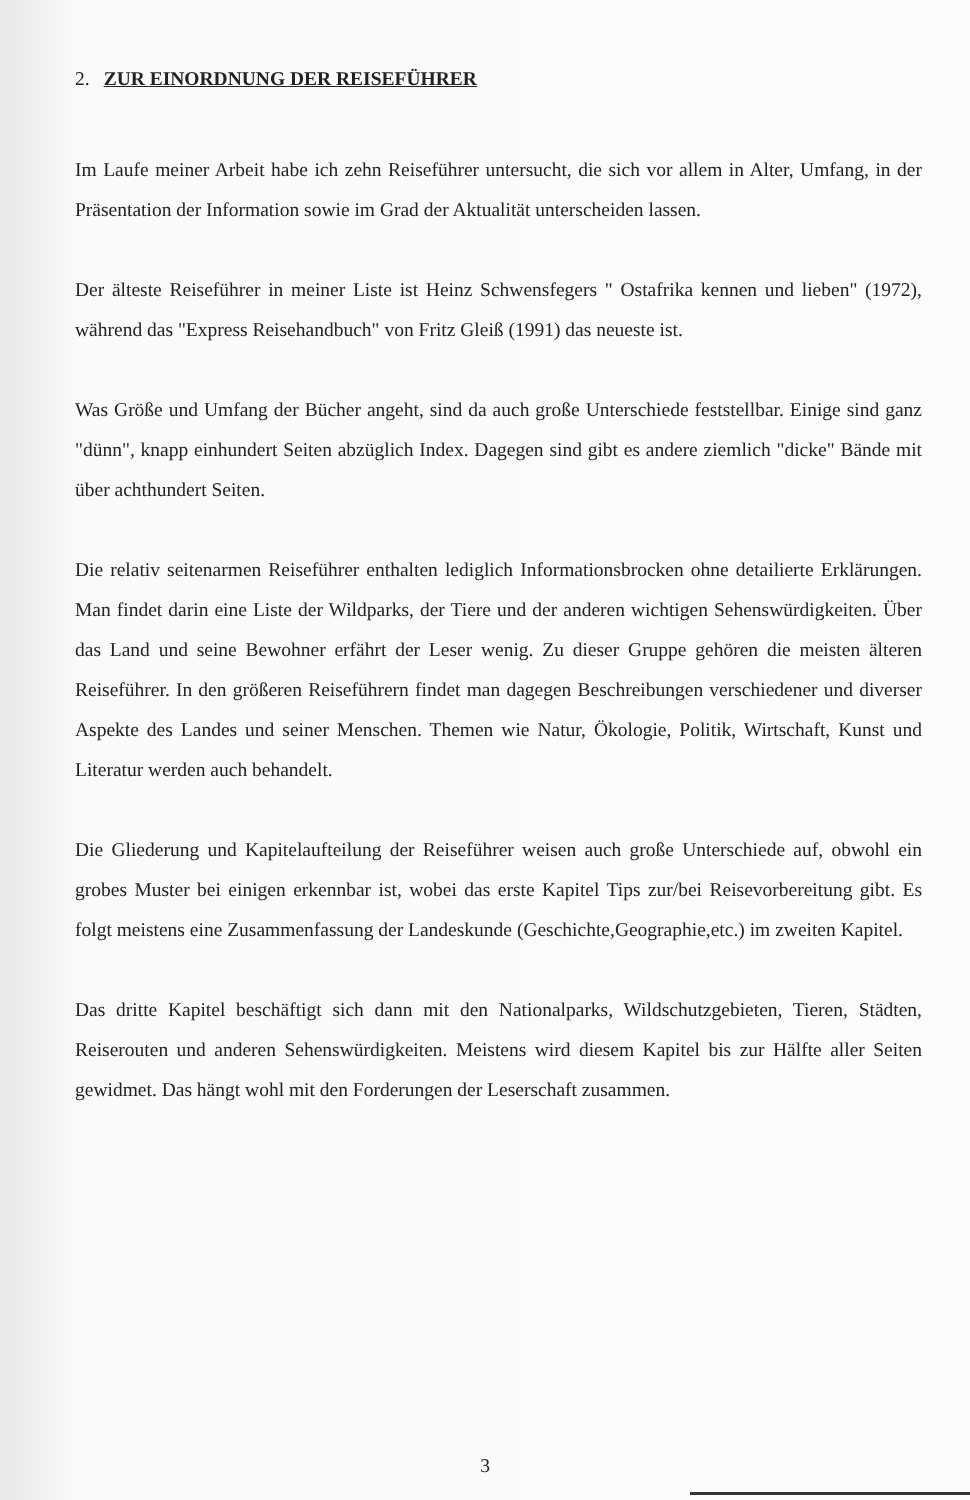2. ZUR EINORDNUNG DER REISEFÜHRER
Im Laufe meiner Arbeit habe ich zehn Reiseführer untersucht, die sich vor allem in Alter, Umfang, in der Präsentation der Information sowie im Grad der Aktualität unterscheiden lassen.
Der älteste Reiseführer in meiner Liste ist Heinz Schwensfegers " Ostafrika kennen und lieben" (1972), während das "Express Reisehandbuch" von Fritz Gleiß (1991) das neueste ist.
Was Größe und Umfang der Bücher angeht, sind da auch große Unterschiede feststellbar. Einige sind ganz "dünn", knapp einhundert Seiten abzüglich Index. Dagegen sind gibt es andere ziemlich "dicke" Bände mit über achthundert Seiten.
Die relativ seitenarmen Reiseführer enthalten lediglich Informationsbrocken ohne detailierte Erklärungen. Man findet darin eine Liste der Wildparks, der Tiere und der anderen wichtigen Sehenswürdigkeiten. Über das Land und seine Bewohner erfährt der Leser wenig. Zu dieser Gruppe gehören die meisten älteren Reiseführer. In den größeren Reiseführern findet man dagegen Beschreibungen verschiedener und diverser Aspekte des Landes und seiner Menschen. Themen wie Natur, Ökologie, Politik, Wirtschaft, Kunst und Literatur werden auch behandelt.
Die Gliederung und Kapitelaufteilung der Reiseführer weisen auch große Unterschiede auf, obwohl ein grobes Muster bei einigen erkennbar ist, wobei das erste Kapitel Tips zur/bei Reisevorbereitung gibt. Es folgt meistens eine Zusammenfassung der Landeskunde (Geschichte,Geographie,etc.) im zweiten Kapitel.
Das dritte Kapitel beschäftigt sich dann mit den Nationalparks, Wildschutzgebieten, Tieren, Städten, Reiserouten und anderen Sehenswürdigkeiten. Meistens wird diesem Kapitel bis zur Hälfte aller Seiten gewidmet. Das hängt wohl mit den Forderungen der Leserschaft zusammen.
3